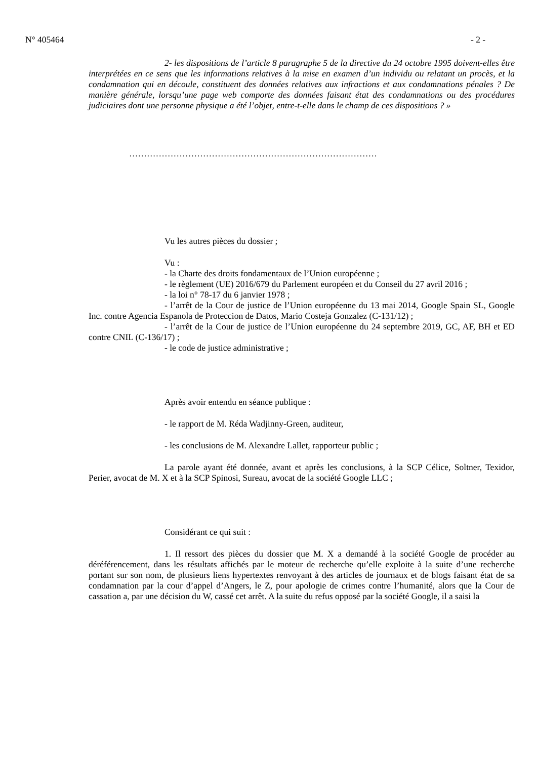N° 405464 - 2 -
2- les dispositions de l’article 8 paragraphe 5 de la directive du 24 octobre 1995 doivent-elles être interprétées en ce sens que les informations relatives à la mise en examen d’un individu ou relatant un procès, et la condamnation qui en découle, constituent des données relatives aux infractions et aux condamnations pénales ? De manière générale, lorsqu’une page web comporte des données faisant état des condamnations ou des procédures judiciaires dont une personne physique a été l’objet, entre-t-elle dans le champ de ces dispositions ? »
…………………………………………………………………………
Vu les autres pièces du dossier ;
Vu :
- la Charte des droits fondamentaux de l’Union européenne ;
- le règlement (UE) 2016/679 du Parlement européen et du Conseil du 27 avril 2016 ;
- la loi n° 78-17 du 6 janvier 1978 ;
- l’arrêt de la Cour de justice de l’Union européenne du 13 mai 2014, Google Spain SL, Google Inc. contre Agencia Espanola de Proteccion de Datos, Mario Costeja Gonzalez (C-131/12) ;
- l’arrêt de la Cour de justice de l’Union européenne du 24 septembre 2019, GC, AF, BH et ED contre CNIL (C-136/17) ;
- le code de justice administrative ;
Après avoir entendu en séance publique :
- le rapport de M. Réda Wadjinny-Green, auditeur,
- les conclusions de M. Alexandre Lallet, rapporteur public ;
La parole ayant été donnée, avant et après les conclusions, à la SCP Célice, Soltner, Texidor, Perier, avocat de M. X et à la SCP Spinosi, Sureau, avocat de la société Google LLC ;
Considérant ce qui suit :
1. Il ressort des pièces du dossier que M. X a demandé à la société Google de procéder au déréférencement, dans les résultats affichés par le moteur de recherche qu’elle exploite à la suite d’une recherche portant sur son nom, de plusieurs liens hypertextes renvoyant à des articles de journaux et de blogs faisant état de sa condamnation par la cour d’appel d’Angers, le Z, pour apologie de crimes contre l’humanité, alors que la Cour de cassation a, par une décision du W, cassé cet arrêt. A la suite du refus opposé par la société Google, il a saisi la